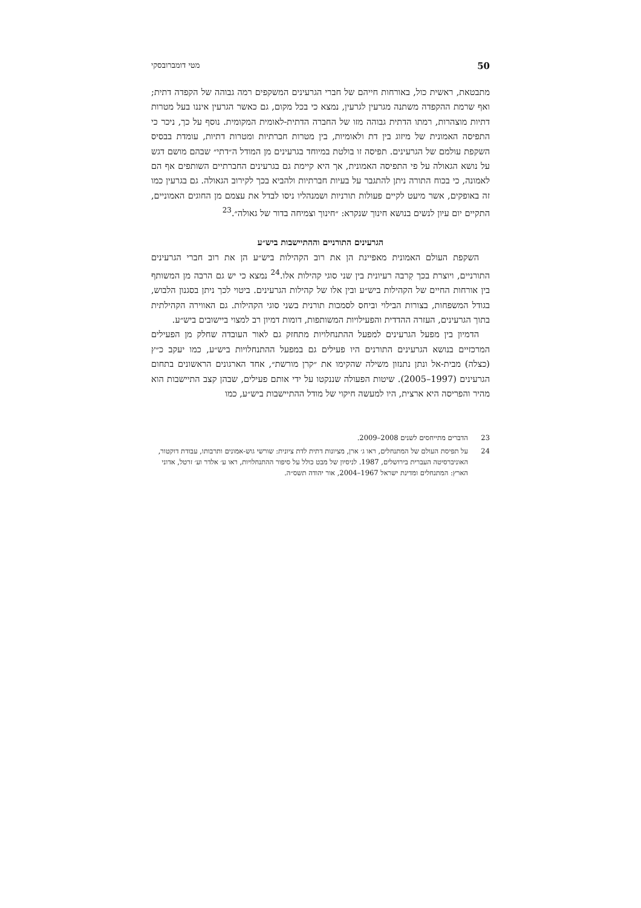50 מטי דומברובסקי
מתבטאת, ראשית כול, באורחות חייהם של חברי הגרעינים המשקפים רמה גבוהה של הקפדה דתית; ואף שרמת ההקפדה משתנה מגרעין לגרעין, נמצא כי בכל מקום, גם כאשר הגרעין איננו בעל מטרות דתיות מוצהרות, רמתו הדתית גבוהה מזו של החברה הדתית-לאומית המקומית. נוסף על כך, ניכר כי התפיסה האמונית של מיזוג בין דת ולאומיות, בין מטרות חברתיות ומטרות דתיות, עומדת בבסיס השקפת עולמם של הגרעינים. תפיסה זו בולטת במיוחד בגרעינים מן המודל ה״דתי״ שבהם מושם דגש על נושא הגאולה על פי התפיסה האמונית, אך היא קיימת גם בגרעינים החברתיים השותפים אף הם לאמונה, כי בכוח התורה ניתן להתגבר על בעיות חברתיות ולהביא בכך לקירוב הגאולה. גם בגרעין כמו זה באופקים, אשר מיעט לקיים פעולות תורניות ושמנהליו ניסו לבדל את עצמם מן החוגים האמוניים, התקיים יום עיון לנשים בנושא חינוך שנקרא: ״חינוך וצמיחה בדור של גאולה״.<sup>23</sup>
הגרעינים התורניים וההתיישבות ביש״ע
השקפת העולם האמונית מאפיינת הן את רוב הקהילות ביש״ע הן את רוב חברי הגרעינים התורניים, ויוצרת בכך קִרבה רעיונית בין שני סוגי קהילות אלו.<sup>24</sup> נמצא כי יש גם הרבה מן המשותף בין אורחות החיים של הקהילות ביש״ע ובין אלו של קהילות הגרעינים. ביטוי לכך ניתן בסגנון הלבוש, בגודל המשפחות, בצורות הבילוי וביחס לסמכות תורנית בשני סוגי הקהילות. גם האווירה הקהילתית בתוך הגרעינים, העזרה ההדדית והפעילויות המשותפות, דומות דמיון רב למצוי ביישובים ביש״ע.
הדמיון בין מפעל הגרעינים למפעל ההתנחלויות מתחזק גם לאור העובדה שחלק מן הפעילים המרכזיים בנושא הגרעינים התורנים היו פעילים גם במפעל ההתנחלויות ביש״ע, כמו יעקב כ״ץ (כצלה) מבית-אל ונתן נתנזון משילה שהקימו את ״קרן מורשת״, אחד הארגונים הראשונים בתחום הגרעינים (1997–2005). שיטות הפעולה שננקטו על ידי אותם פעילים, שבהן קצב התיישבות הוא מהיר והפריסה היא ארצית, היו למעשה חיקוי של מודל ההתיישבות ביש״ע, כמו
23 הדברים מתייחסים לשנים 2008–2009.
24 על תפיסת העולם של המתנחלים, ראו ג׳ ארן, מציונות דתית לדת ציונית: שורשי גוש-אמונים ותרבותו, עבודת דוקטור, האוניברסיטה העברית בירושלים, 1987. לניסיון של מבט כולל על סיפור ההתנחלויות, ראו ע׳ אלדר וע׳ זרטל, אדוני הארץ: המתנחלים ומדינת ישראל 1967–2004, אור יהודה תשס״ה.